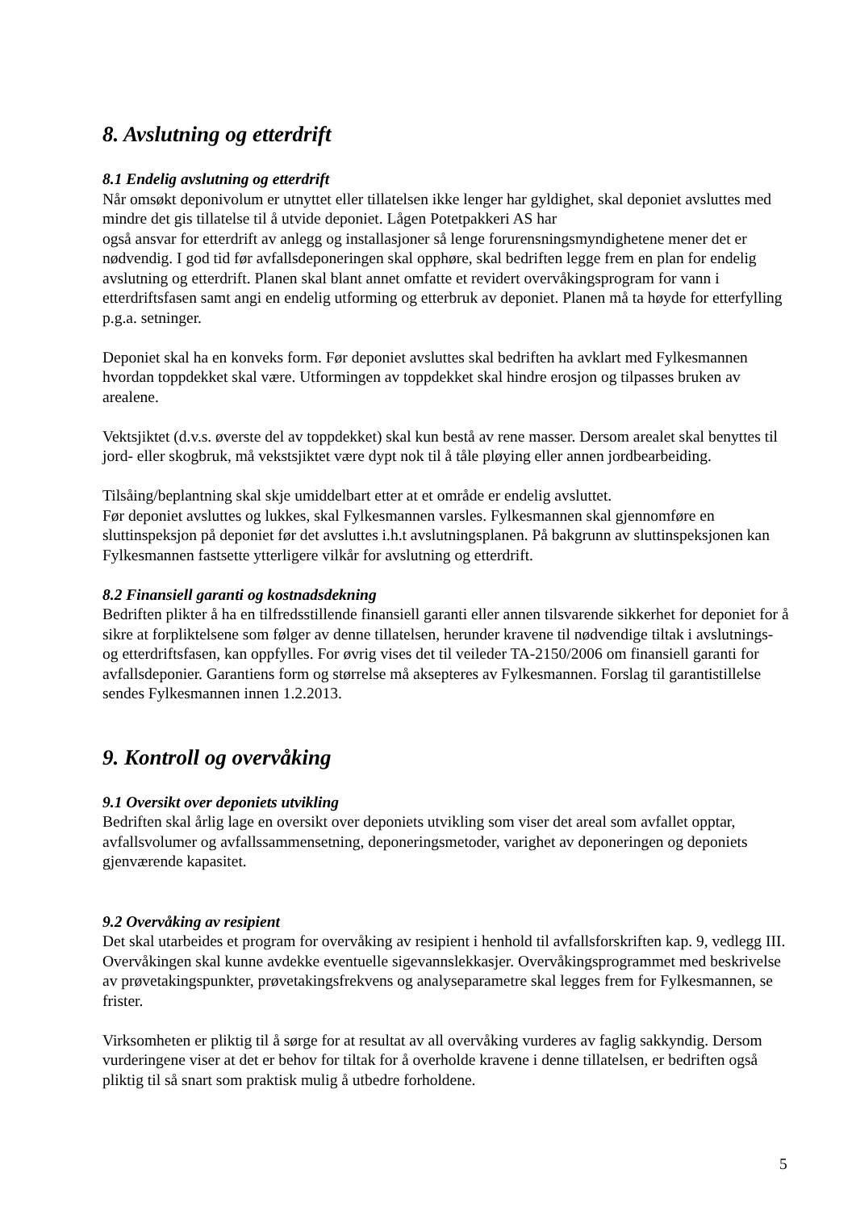8. Avslutning og etterdrift
8.1 Endelig avslutning og etterdrift
Når omsøkt deponivolum er utnyttet eller tillatelsen ikke lenger har gyldighet, skal deponiet avsluttes med mindre det gis tillatelse til å utvide deponiet. Lågen Potetpakkeri AS har
også ansvar for etterdrift av anlegg og installasjoner så lenge forurensningsmyndighetene mener det er nødvendig. I god tid før avfallsdeponeringen skal opphøre, skal bedriften legge frem en plan for endelig avslutning og etterdrift. Planen skal blant annet omfatte et revidert overvåkingsprogram for vann i etterdriftsfasen samt angi en endelig utforming og etterbruk av deponiet. Planen må ta høyde for etterfylling p.g.a. setninger.
Deponiet skal ha en konveks form. Før deponiet avsluttes skal bedriften ha avklart med Fylkesmannen hvordan toppdekket skal være. Utformingen av toppdekket skal hindre erosjon og tilpasses bruken av arealene.
Vektsjiktet (d.v.s. øverste del av toppdekket) skal kun bestå av rene masser. Dersom arealet skal benyttes til jord- eller skogbruk, må vekstsjiktet være dypt nok til å tåle pløying eller annen jordbearbeiding.
Tilsåing/beplantning skal skje umiddelbart etter at et område er endelig avsluttet.
Før deponiet avsluttes og lukkes, skal Fylkesmannen varsles. Fylkesmannen skal gjennomføre en sluttinspeksjon på deponiet før det avsluttes i.h.t avslutningsplanen. På bakgrunn av sluttinspeksjonen kan Fylkesmannen fastsette ytterligere vilkår for avslutning og etterdrift.
8.2 Finansiell garanti og kostnadsdekning
Bedriften plikter å ha en tilfredsstillende finansiell garanti eller annen tilsvarende sikkerhet for deponiet for å sikre at forpliktelsene som følger av denne tillatelsen, herunder kravene til nødvendige tiltak i avslutnings- og etterdriftsfasen, kan oppfylles. For øvrig vises det til veileder TA-2150/2006 om finansiell garanti for avfallsdeponier. Garantiens form og størrelse må aksepteres av Fylkesmannen. Forslag til garantistillelse sendes Fylkesmannen innen 1.2.2013.
9. Kontroll og overvåking
9.1 Oversikt over deponiets utvikling
Bedriften skal årlig lage en oversikt over deponiets utvikling som viser det areal som avfallet opptar, avfallsvolumer og avfallssammensetning, deponeringsmetoder, varighet av deponeringen og deponiets gjenværende kapasitet.
9.2 Overvåking av resipient
Det skal utarbeides et program for overvåking av resipient i henhold til avfallsforskriften kap. 9, vedlegg III. Overvåkingen skal kunne avdekke eventuelle sigevannslekkasjer. Overvåkingsprogrammet med beskrivelse av prøvetakingspunkter, prøvetakingsfrekvens og analyseparametre skal legges frem for Fylkesmannen, se frister.
Virksomheten er pliktig til å sørge for at resultat av all overvåking vurderes av faglig sakkyndig. Dersom vurderingene viser at det er behov for tiltak for å overholde kravene i denne tillatelsen, er bedriften også pliktig til så snart som praktisk mulig å utbedre forholdene.
5